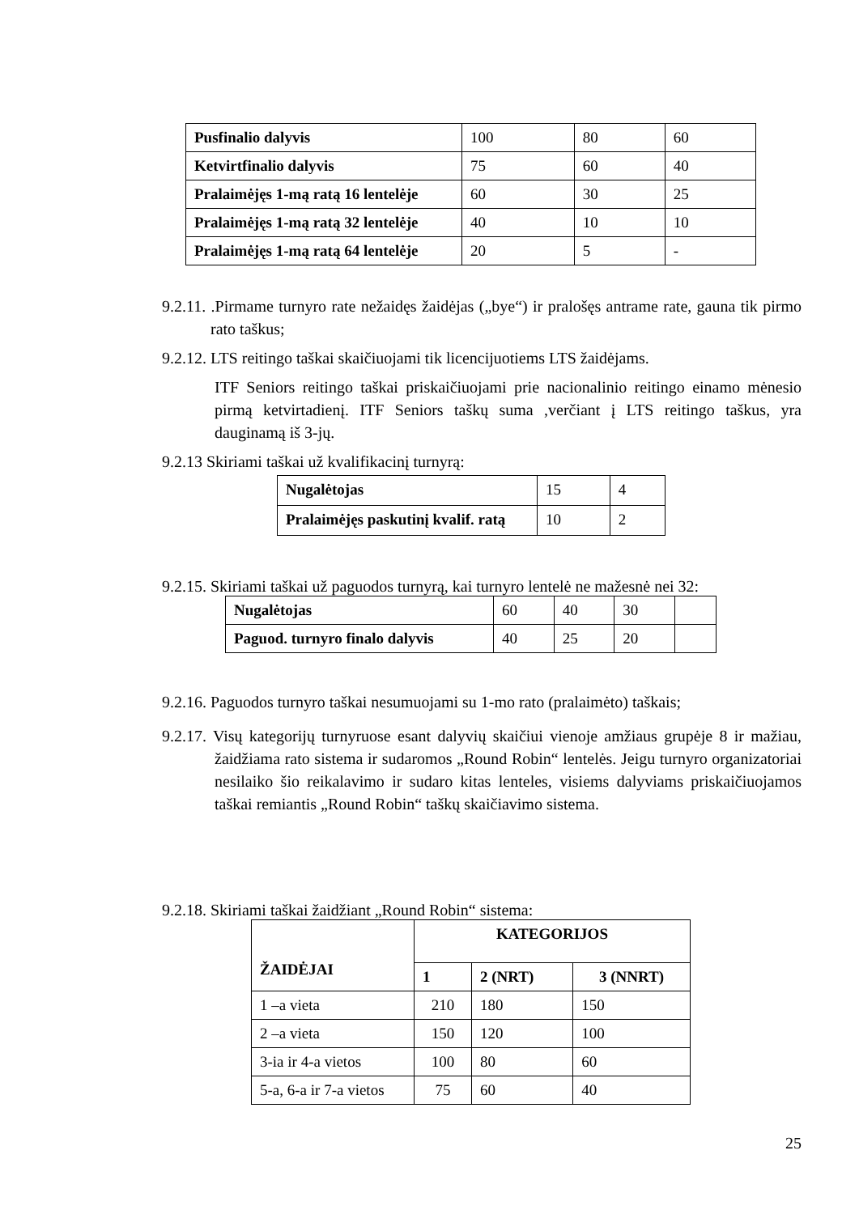| Pusfinalio dalyvis | 100 | 80 | 60 |
| Ketvirtfinalio dalyvis | 75 | 60 | 40 |
| Pralaimėjęs 1-mą ratą 16 lentelėje | 60 | 30 | 25 |
| Pralaimėjęs 1-mą ratą 32 lentelėje | 40 | 10 | 10 |
| Pralaimėjęs 1-mą ratą 64 lentelėje | 20 | 5 | - |
9.2.11. .Pirmame turnyro rate nežaidęs žaidėjas („bye“) ir pralošęs antrame rate, gauna tik pirmo rato taškus;
9.2.12. LTS reitingo taškai skaičiuojami tik licencijuotiems LTS žaidėjams.
ITF Seniors reitingo taškai priskaičiuojami prie nacionalinio reitingo einamo mėnesio pirmą ketvirtadienį. ITF Seniors taškų suma ,verčiant į LTS reitingo taškus, yra dauginamą iš 3-jų.
9.2.13 Skiriami taškai už kvalifikacinį turnyrą:
| Nugalėtojas | 15 | 4 |
| Pralaimėjęs paskutinį kvalif. ratą | 10 | 2 |
9.2.15. Skiriami taškai už paguodos turnyrą, kai turnyro lentelė ne mažesnė nei 32:
| Nugalėtojas | 60 | 40 | 30 | |
| Paguod. turnyro finalo dalyvis | 40 | 25 | 20 | |
9.2.16. Paguodos turnyro taškai nesumuojami su 1-mo rato (pralaimėto) taškais;
9.2.17. Visų kategorijų turnyruose esant dalyvių skaičiui vienoje amžiaus grupėje 8 ir mažiau, žaidžiama rato sistema ir sudaromos „Round Robin“ lentelės. Jeigu turnyro organizatoriai nesilaiko šio reikalavimo ir sudaro kitas lenteles, visiems dalyviams priskaičiuojamos taškai remiantis „Round Robin“ taškų skaičiavimo sistema.
9.2.18. Skiriami taškai žaidžiant „Round Robin“ sistema:
| ŽAIDĖJAI | KATEGORIJOS | | |
| --- | --- | --- | --- |
| | 1 | 2 (NRT) | 3 (NNRT) |
| 1 –a vieta | 210 | 180 | 150 |
| 2 –a vieta | 150 | 120 | 100 |
| 3-ia ir 4-a vietos | 100 | 80 | 60 |
| 5-a, 6-a ir 7-a vietos | 75 | 60 | 40 |
25